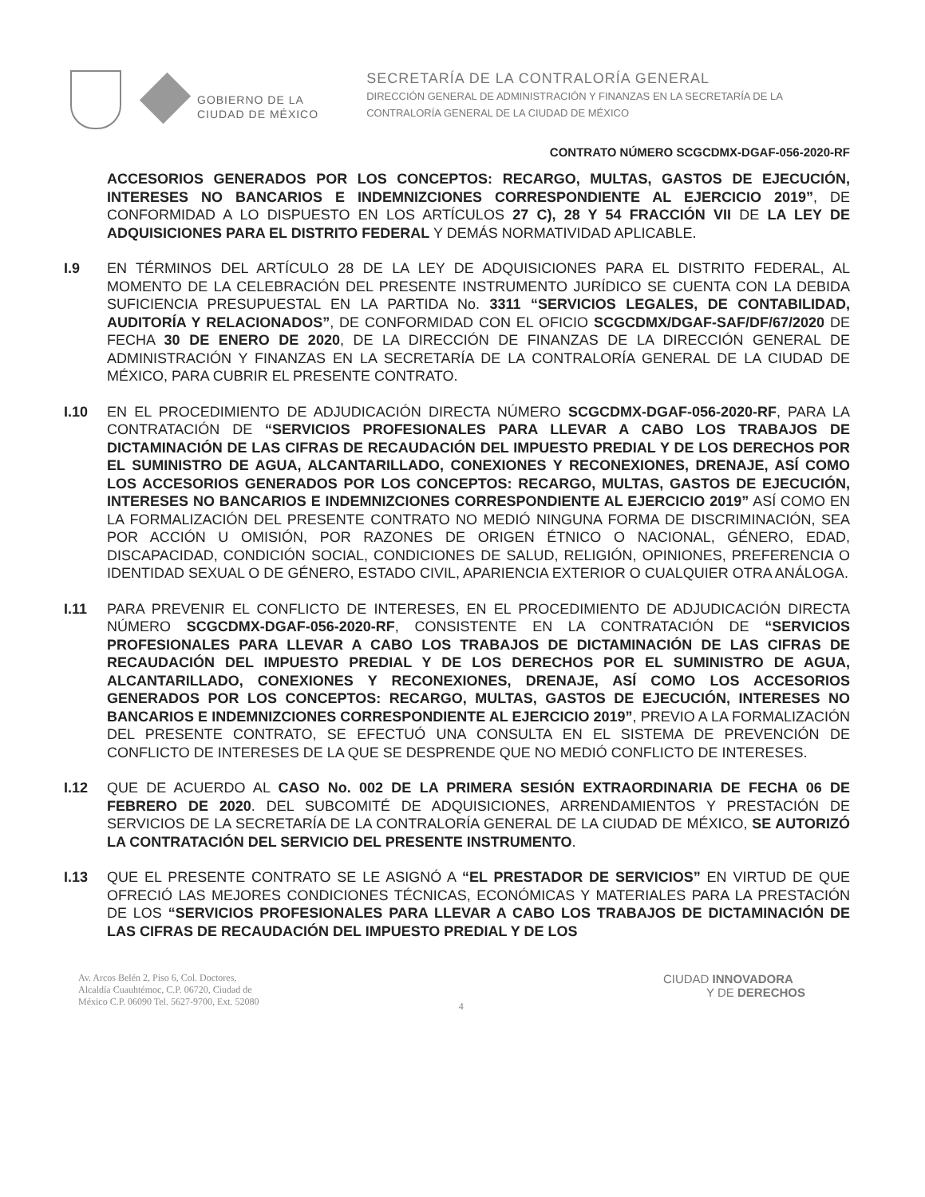GOBIERNO DE LA
CIUDAD DE MÉXICO
SECRETARÍA DE LA CONTRALORÍA GENERAL
DIRECCIÓN GENERAL DE ADMINISTRACIÓN Y FINANZAS EN LA SECRETARÍA DE LA
CONTRALORÍA GENERAL DE LA CIUDAD DE MÉXICO
CONTRATO NÚMERO SCGCDMX-DGAF-056-2020-RF
ACCESORIOS GENERADOS POR LOS CONCEPTOS: RECARGO, MULTAS, GASTOS DE EJECUCIÓN, INTERESES NO BANCARIOS E INDEMNIZCIONES CORRESPONDIENTE AL EJERCICIO 2019”, DE CONFORMIDAD A LO DISPUESTO EN LOS ARTÍCULOS 27 C), 28 Y 54 FRACCIÓN VII DE LA LEY DE ADQUISICIONES PARA EL DISTRITO FEDERAL Y DEMÁS NORMATIVIDAD APLICABLE.
I.9 EN TÉRMINOS DEL ARTÍCULO 28 DE LA LEY DE ADQUISICIONES PARA EL DISTRITO FEDERAL, AL MOMENTO DE LA CELEBRACIÓN DEL PRESENTE INSTRUMENTO JURÍDICO SE CUENTA CON LA DEBIDA SUFICIENCIA PRESUPUESTAL EN LA PARTIDA No. 3311 “SERVICIOS LEGALES, DE CONTABILIDAD, AUDITORÍA Y RELACIONADOS”, DE CONFORMIDAD CON EL OFICIO SCGCDMX/DGAF-SAF/DF/67/2020 DE FECHA 30 DE ENERO DE 2020, DE LA DIRECCIÓN DE FINANZAS DE LA DIRECCIÓN GENERAL DE ADMINISTRACIÓN Y FINANZAS EN LA SECRETARÍA DE LA CONTRALORÍA GENERAL DE LA CIUDAD DE MÉXICO, PARA CUBRIR EL PRESENTE CONTRATO.
I.10 EN EL PROCEDIMIENTO DE ADJUDICACIÓN DIRECTA NÚMERO SCGCDMX-DGAF-056-2020-RF, PARA LA CONTRATACIÓN DE “SERVICIOS PROFESIONALES PARA LLEVAR A CABO LOS TRABAJOS DE DICTAMINACIÓN DE LAS CIFRAS DE RECAUDACIÓN DEL IMPUESTO PREDIAL Y DE LOS DERECHOS POR EL SUMINISTRO DE AGUA, ALCANTARILLADO, CONEXIONES Y RECONEXIONES, DRENAJE, ASÍ COMO LOS ACCESORIOS GENERADOS POR LOS CONCEPTOS: RECARGO, MULTAS, GASTOS DE EJECUCIÓN, INTERESES NO BANCARIOS E INDEMNIZCIONES CORRESPONDIENTE AL EJERCICIO 2019” ASÍ COMO EN LA FORMALIZACIÓN DEL PRESENTE CONTRATO NO MEDIÓ NINGUNA FORMA DE DISCRIMINACIÓN, SEA POR ACCIÓN U OMISIÓN, POR RAZONES DE ORIGEN ÉTNICO O NACIONAL, GÉNERO, EDAD, DISCAPACIDAD, CONDICIÓN SOCIAL, CONDICIONES DE SALUD, RELIGIÓN, OPINIONES, PREFERENCIA O IDENTIDAD SEXUAL O DE GÉNERO, ESTADO CIVIL, APARIENCIA EXTERIOR O CUALQUIER OTRA ANÁLOGA.
I.11 PARA PREVENIR EL CONFLICTO DE INTERESES, EN EL PROCEDIMIENTO DE ADJUDICACIÓN DIRECTA NÚMERO SCGCDMX-DGAF-056-2020-RF, CONSISTENTE EN LA CONTRATACIÓN DE “SERVICIOS PROFESIONALES PARA LLEVAR A CABO LOS TRABAJOS DE DICTAMINACIÓN DE LAS CIFRAS DE RECAUDACIÓN DEL IMPUESTO PREDIAL Y DE LOS DERECHOS POR EL SUMINISTRO DE AGUA, ALCANTARILLADO, CONEXIONES Y RECONEXIONES, DRENAJE, ASÍ COMO LOS ACCESORIOS GENERADOS POR LOS CONCEPTOS: RECARGO, MULTAS, GASTOS DE EJECUCIÓN, INTERESES NO BANCARIOS E INDEMNIZCIONES CORRESPONDIENTE AL EJERCICIO 2019”, PREVIO A LA FORMALIZACIÓN DEL PRESENTE CONTRATO, SE EFECTUÓ UNA CONSULTA EN EL SISTEMA DE PREVENCIÓN DE CONFLICTO DE INTERESES DE LA QUE SE DESPRENDE QUE NO MEDIÓ CONFLICTO DE INTERESES.
I.12 QUE DE ACUERDO AL CASO No. 002 DE LA PRIMERA SESIÓN EXTRAORDINARIA DE FECHA 06 DE FEBRERO DE 2020. DEL SUBCOMITÉ DE ADQUISICIONES, ARRENDAMIENTOS Y PRESTACIÓN DE SERVICIOS DE LA SECRETARÍA DE LA CONTRALORÍA GENERAL DE LA CIUDAD DE MÉXICO, SE AUTORIZÓ LA CONTRATACIÓN DEL SERVICIO DEL PRESENTE INSTRUMENTO.
I.13 QUE EL PRESENTE CONTRATO SE LE ASIGNÓ A “EL PRESTADOR DE SERVICIOS” EN VIRTUD DE QUE OFRECIÓ LAS MEJORES CONDICIONES TÉCNICAS, ECONÓMICAS Y MATERIALES PARA LA PRESTACIÓN DE LOS “SERVICIOS PROFESIONALES PARA LLEVAR A CABO LOS TRABAJOS DE DICTAMINACIÓN DE LAS CIFRAS DE RECAUDACIÓN DEL IMPUESTO PREDIAL Y DE LOS
Av. Arcos Belén 2, Piso 6, Col. Doctores,
Alcaldía Cuauhtémoc, C.P. 06720, Ciudad de
México C.P. 06090 Tel. 5627-9700, Ext. 52080
4
CIUDAD INNOVADORA
Y DE DERECHOS